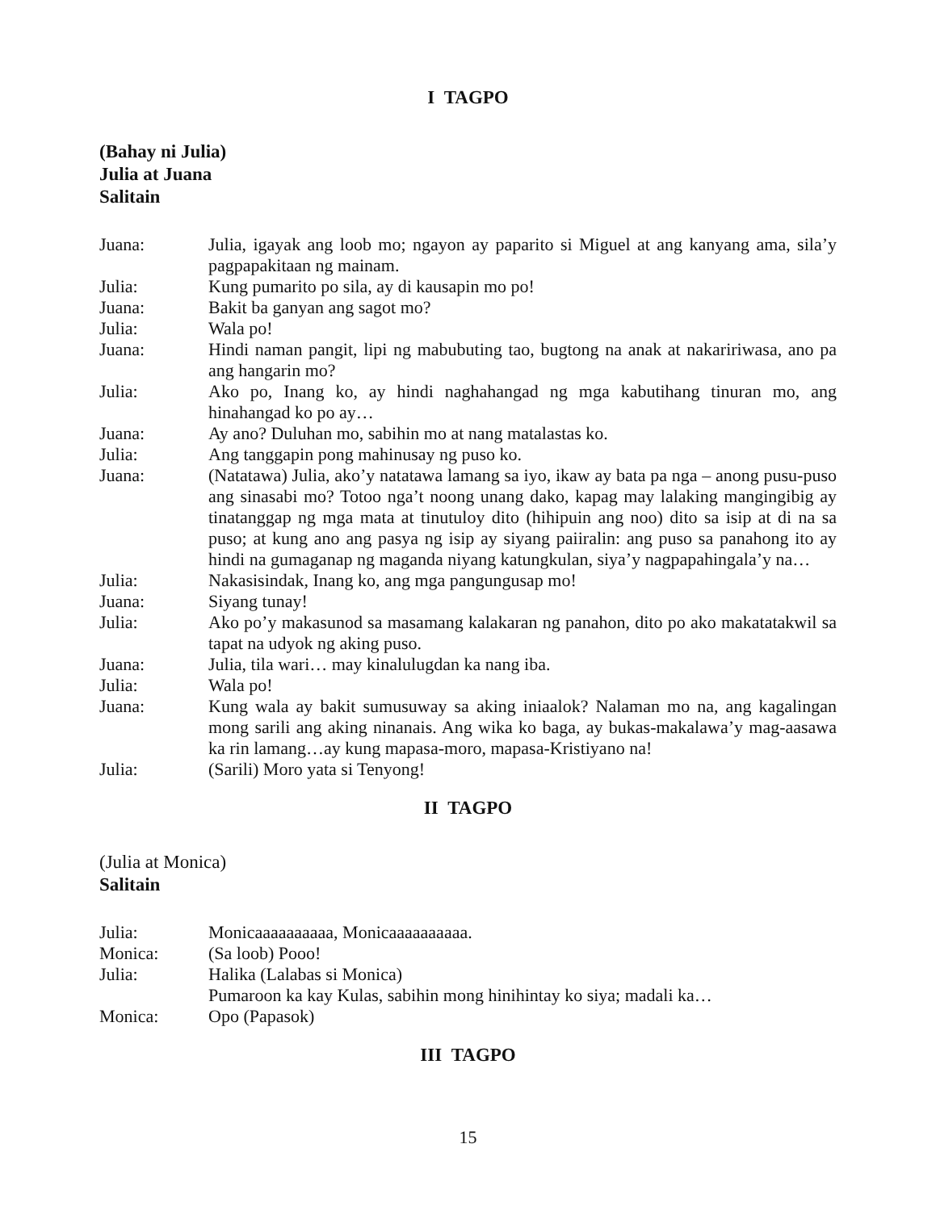I TAGPO
(Bahay ni Julia)
Julia at Juana
Salitain
Juana: Julia, igayak ang loob mo; ngayon ay paparito si Miguel at ang kanyang ama, sila’y pagpapakitaan ng mainam.
Julia: Kung pumarito po sila, ay di kausapin mo po!
Juana: Bakit ba ganyan ang sagot mo?
Julia: Wala po!
Juana: Hindi naman pangit, lipi ng mabubuting tao, bugtong na anak at nakaririwasa, ano pa ang hangarin mo?
Julia: Ako po, Inang ko, ay hindi naghahangad ng mga kabutihang tinuran mo, ang hinahangad ko po ay…
Juana: Ay ano? Duluhan mo, sabihin mo at nang matalastas ko.
Julia: Ang tanggapin pong mahinusay ng puso ko.
Juana: (Natatawa) Julia, ako’y natatawa lamang sa iyo, ikaw ay bata pa nga – anong pusu-puso ang sinasabi mo? Totoo nga’t noong unang dako, kapag may lalaking mangingibig ay tinatanggap ng mga mata at tinutuloy dito (hihipuin ang noo) dito sa isip at di na sa puso; at kung ano ang pasya ng isip ay siyang paiiralin: ang puso sa panahong ito ay hindi na gumaganap ng maganda niyang katungkulan, siya’y nagpapahingala’y na…
Julia: Nakasisindak, Inang ko, ang mga pangungusap mo!
Juana: Siyang tunay!
Julia: Ako po’y makasunod sa masamang kalakaran ng panahon, dito po ako makatatakwil sa tapat na udyok ng aking puso.
Juana: Julia, tila wari… may kinalulugdan ka nang iba.
Julia: Wala po!
Juana: Kung wala ay bakit sumusuway sa aking iniaalok? Nalaman mo na, ang kagalingan mong sarili ang aking ninanais. Ang wika ko baga, ay bukas-makalawa’y mag-aasawa ka rin lamang…ay kung mapasa-moro, mapasa-Kristiyano na!
Julia: (Sarili) Moro yata si Tenyong!
II TAGPO
(Julia at Monica)
Salitain
Julia: Monicaaaaaaaaaa, Monicaaaaaaaaaa.
Monica: (Sa loob) Pooo!
Julia: Halika (Lalabas si Monica)
Pumaroon ka kay Kulas, sabihin mong hinihintay ko siya; madali ka…
Monica: Opo (Papasok)
III TAGPO
15